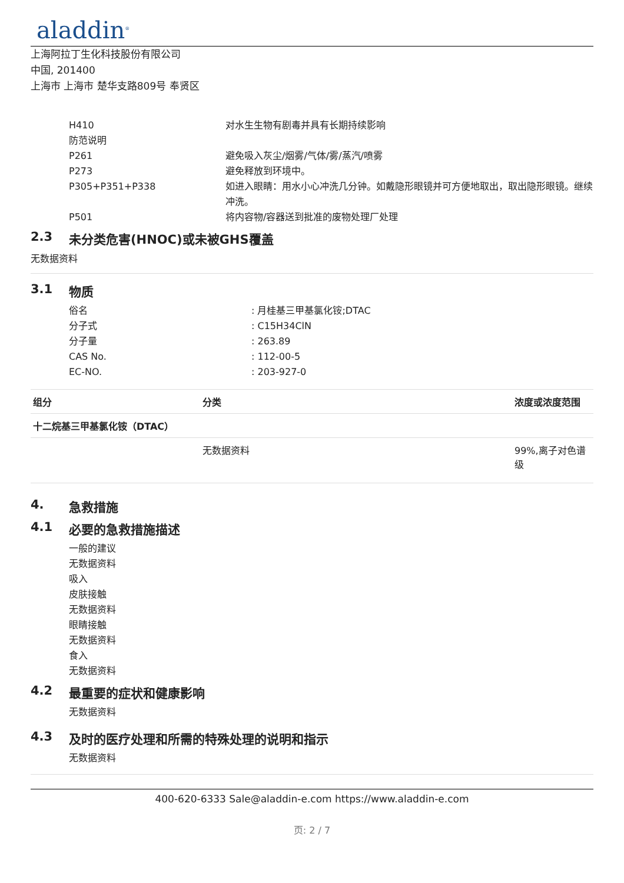aladdin<sup>®</sup>
上海阿拉丁生化科技股份有限公司
中国, 201400
上海市 上海市 楚华支路809号 奉贤区
H410 对水生生物有剧毒并具有长期持续影响
防范说明
P261 避免吸入灰尘/烟雾/气体/雾/蒸汽/喷雾
P273 避免释放到环境中。
P305+P351+P338 如进入眼睛：用水小心冲洗几分钟。如戴隐形眼镜并可方便地取出，取出隐形眼镜。继续冲洗。
P501 将内容物/容器送到批准的废物处理厂处理
2.3 未分类危害(HNOC)或未被GHS覆盖
无数据资料
3.1 物质
俗名 : 月桂基三甲基氯化铵;DTAC
分子式 : C15H34ClN
分子量 : 263.89
CAS No. : 112-00-5
EC-NO. : 203-927-0
| 组分 | 分类 | 浓度或浓度范围 |
| --- | --- | --- |
| 十二烷基三甲基氯化铵（DTAC） | | |
| | 无数据资料 | 99%,离子对色谱级 |
4. 急救措施
4.1 必要的急救措施描述
一般的建议
无数据资料
吸入
皮肤接触
无数据资料
眼睛接触
无数据资料
食入
无数据资料
4.2 最重要的症状和健康影响
无数据资料
4.3 及时的医疗处理和所需的特殊处理的说明和指示
无数据资料
400-620-6333 Sale@aladdin-e.com https://www.aladdin-e.com
页: 2 / 7